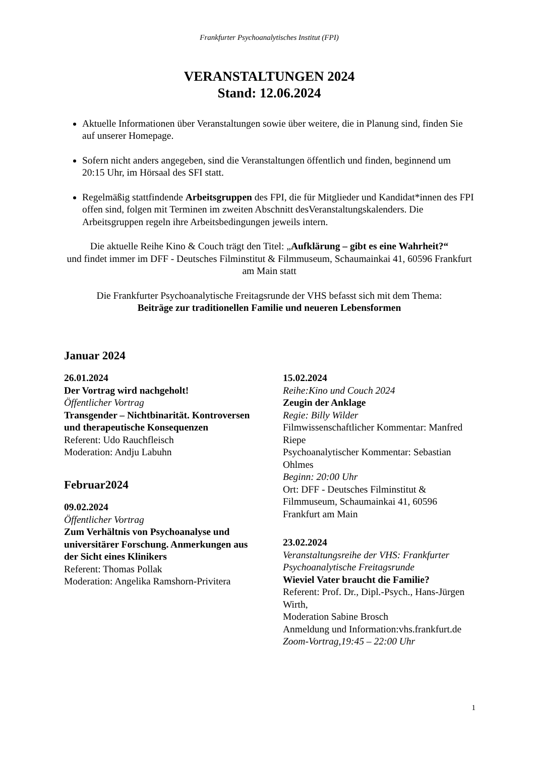Frankfurter Psychoanalytisches Institut (FPI)
VERANSTALTUNGEN 2024
Stand: 12.06.2024
Aktuelle Informationen über Veranstaltungen sowie über weitere, die in Planung sind, finden Sie auf unserer Homepage.
Sofern nicht anders angegeben, sind die Veranstaltungen öffentlich und finden, beginnend um 20:15 Uhr, im Hörsaal des SFI statt.
Regelmäßig stattfindende Arbeitsgruppen des FPI, die für Mitglieder und Kandidat*innen des FPI offen sind, folgen mit Terminen im zweiten Abschnitt desVeranstaltungskalenders. Die Arbeitsgruppen regeln ihre Arbeitsbedingungen jeweils intern.
Die aktuelle Reihe Kino & Couch trägt den Titel: „Aufklärung – gibt es eine Wahrheit?“
und findet immer im DFF - Deutsches Filminstitut & Filmmuseum, Schaumainkai 41, 60596 Frankfurt am Main statt
Die Frankfurter Psychoanalytische Freitagsrunde der VHS befasst sich mit dem Thema:
Beiträge zur traditionellen Familie und neueren Lebensformen
Januar 2024
26.01.2024
Der Vortrag wird nachgeholt!
Öffentlicher Vortrag
Transgender – Nichtbinarität. Kontroversen und therapeutische Konsequenzen
Referent: Udo Rauchfleisch
Moderation: Andju Labuhn
Februar2024
09.02.2024
Öffentlicher Vortrag
Zum Verhältnis von Psychoanalyse und universitärer Forschung. Anmerkungen aus der Sicht eines Klinikers
Referent: Thomas Pollak
Moderation: Angelika Ramshorn-Privitera
15.02.2024
Reihe:Kino und Couch 2024
Zeugin der Anklage
Regie: Billy Wilder
Filmwissenschaftlicher Kommentar: Manfred Riepe
Psychoanalytischer Kommentar: Sebastian Ohlmes
Beginn: 20:00 Uhr
Ort: DFF - Deutsches Filminstitut & Filmmuseum, Schaumainkai 41, 60596 Frankfurt am Main
23.02.2024
Veranstaltungsreihe der VHS: Frankfurter Psychoanalytische Freitagsrunde
Wieviel Vater braucht die Familie?
Referent: Prof. Dr., Dipl.-Psych., Hans-Jürgen Wirth,
Moderation Sabine Brosch
Anmeldung und Information:vhs.frankfurt.de
Zoom-Vortrag,19:45 – 22:00 Uhr
1